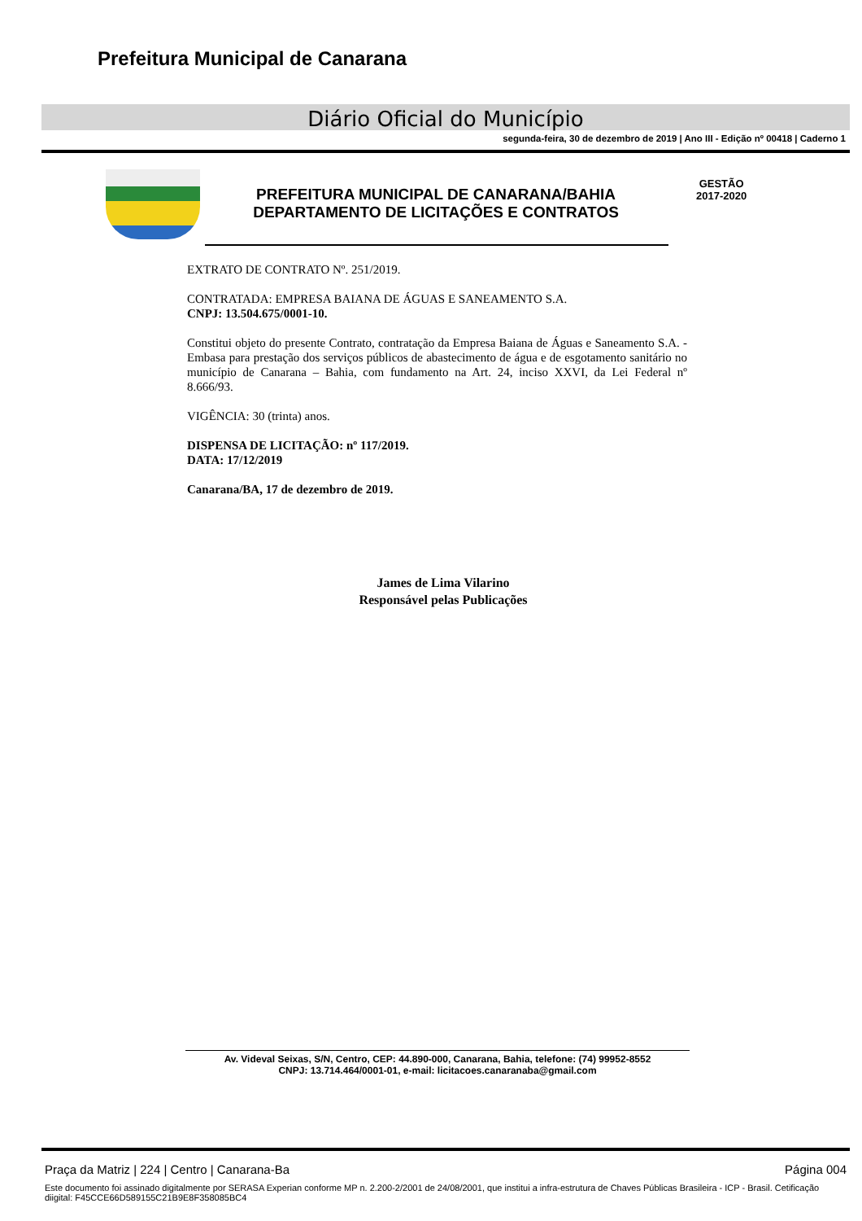Prefeitura Municipal de Canarana
Diário Oficial do Município
segunda-feira, 30 de dezembro de 2019 | Ano III - Edição nº 00418 | Caderno 1
PREFEITURA MUNICIPAL DE CANARANA/BAHIA
DEPARTAMENTO DE LICITAÇÕES E CONTRATOS
GESTÃO
2017-2020
EXTRATO DE CONTRATO Nº. 251/2019.
CONTRATADA: EMPRESA BAIANA DE ÁGUAS E SANEAMENTO S.A.
CNPJ: 13.504.675/0001-10.
Constitui objeto do presente Contrato, contratação da Empresa Baiana de Águas e Saneamento S.A. - Embasa para prestação dos serviços públicos de abastecimento de água e de esgotamento sanitário no município de Canarana – Bahia, com fundamento na Art. 24, inciso XXVI, da Lei Federal nº 8.666/93.
VIGÊNCIA: 30 (trinta) anos.
DISPENSA DE LICITAÇÃO: nº 117/2019.
DATA: 17/12/2019
Canarana/BA, 17 de dezembro de 2019.
James de Lima Vilarino
Responsável pelas Publicações
Av. Videval Seixas, S/N, Centro, CEP: 44.890-000, Canarana, Bahia, telefone: (74) 99952-8552
CNPJ: 13.714.464/0001-01, e-mail: licitacoes.canaranaba@gmail.com
Praça da Matriz | 224 | Centro | Canarana-Ba Página 004
Este documento foi assinado digitalmente por SERASA Experian conforme MP n. 2.200-2/2001 de 24/08/2001, que institui a infra-estrutura de Chaves Públicas Brasileira - ICP - Brasil. Cetificação diigital: F45CCE66D589155C21B9E8F358085BC4